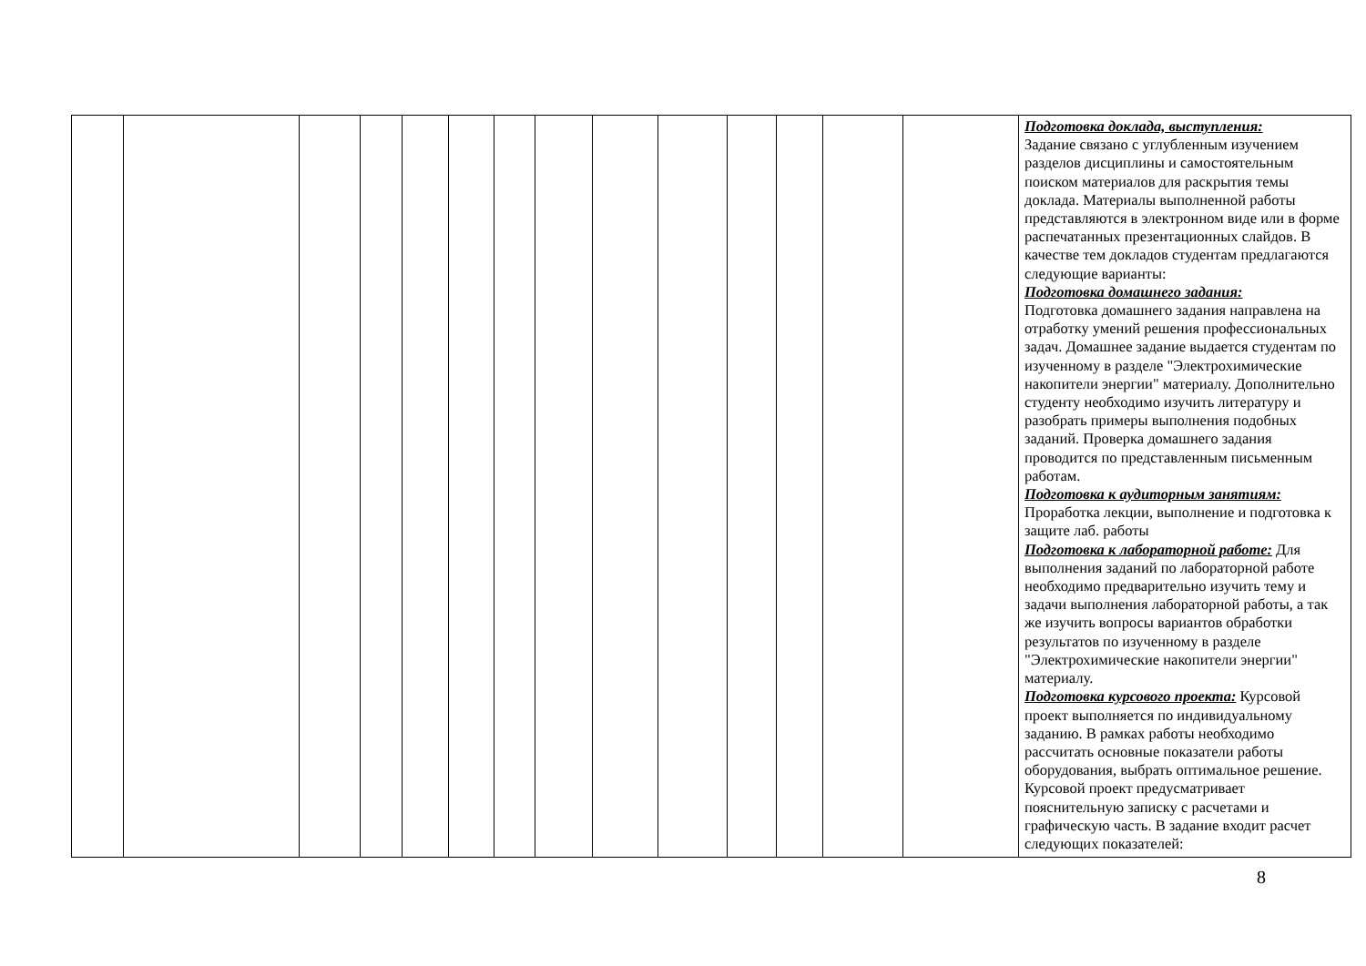| | | | | | | | | | | | | | | Подготовка доклада, выступления: Задание связано с углубленным изучением разделов дисциплины и самостоятельным поиском материалов для раскрытия темы доклада. Материалы выполненной работы представляются в электронном виде или в форме распечатанных презентационных слайдов. В качестве тем докладов студентам предлагаются следующие варианты: Подготовка домашнего задания: Подготовка домашнего задания направлена на отработку умений решения профессиональных задач. Домашнее задание выдается студентам по изученному в разделе "Электрохимические накопители энергии" материалу. Дополнительно студенту необходимо изучить литературу и разобрать примеры выполнения подобных заданий. Проверка домашнего задания проводится по представленным письменным работам. Подготовка к аудиторным занятиям: Проработка лекции, выполнение и подготовка к защите лаб. работы Подготовка к лабораторной работе: Для выполнения заданий по лабораторной работе необходимо предварительно изучить тему и задачи выполнения лабораторной работы, а так же изучить вопросы вариантов обработки результатов по изученному в разделе "Электрохимические накопители энергии" материалу. Подготовка курсового проекта: Курсовой проект выполняется по индивидуальному заданию. В рамках работы необходимо рассчитать основные показатели работы оборудования, выбрать оптимальное решение. Курсовой проект предусматривает пояснительную записку с расчетами и графическую часть. В задание входит расчет следующих показателей: |
8